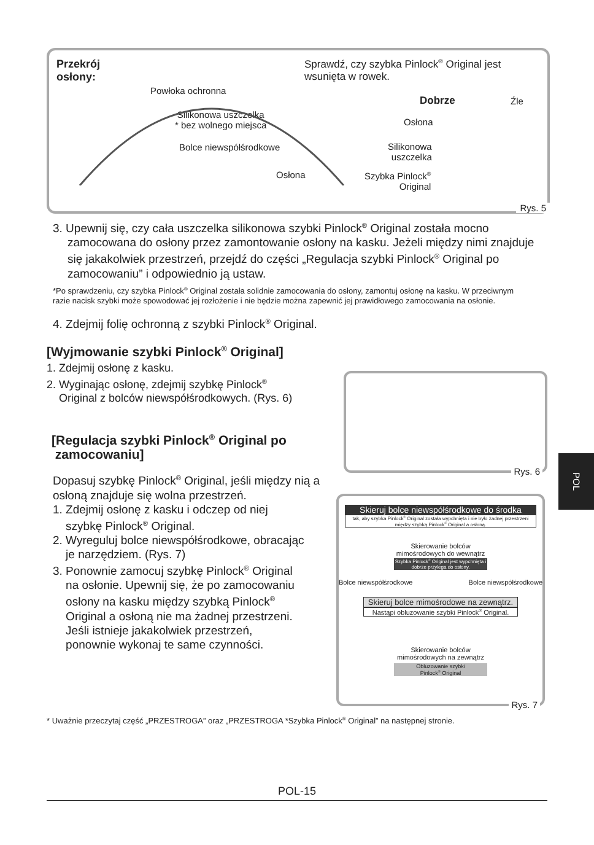Przekrój
osłony:
Powłoka ochronna
Silikonowa uszczelka
* bez wolnego miejsca
Bolce niewspółśrodkowe
Osłona
Sprawdź, czy szybka Pinlock<sup>®</sup> Original jest
wsunięta w rowek.
Dobrze Źle
Osłona
Silikonowa
uszczelka
Szybka Pinlock<sup>®</sup>
Original
Rys. 5
3. Upewnij się, czy cała uszczelka silikonowa szybki Pinlock<sup>®</sup> Original została mocno zamocowana do osłony przez zamontowanie osłony na kasku. Jeżeli między nimi znajduje się jakakolwiek przestrzeń, przejdź do części „Regulacja szybki Pinlock<sup>®</sup> Original po zamocowaniu” i odpowiednio ją ustaw.
*Po sprawdzeniu, czy szybka Pinlock<sup>®</sup> Original została solidnie zamocowania do osłony, zamontuj osłonę na kasku. W przeciwnym razie nacisk szybki może spowodować jej rozłożenie i nie będzie można zapewnić jej prawidłowego zamocowania na osłonie.
4. Zdejmij folię ochronną z szybki Pinlock<sup>®</sup> Original.
[Wyjmowanie szybki Pinlock<sup>®</sup> Original]
1. Zdejmij osłonę z kasku.
2. Wyginając osłonę, zdejmij szybkę Pinlock<sup>®</sup>
Original z bolców niewspółśrodkowych. (Rys. 6)
[Regulacja szybki Pinlock<sup>®</sup> Original po
zamocowaniu]
Dopasuj szybkę Pinlock<sup>®</sup> Original, jeśli między nią a osłoną znajduje się wolna przestrzeń.
1. Zdejmij osłonę z kasku i odczep od niej
szybkę Pinlock<sup>®</sup> Original.
2. Wyreguluj bolce niewspółśrodkowe, obracając
je narzędziem. (Rys. 7)
3. Ponownie zamocuj szybkę Pinlock<sup>®</sup> Original
na osłonie. Upewnij się, że po zamocowaniu
osłony na kasku między szybką Pinlock<sup>®</sup>
Original a osłoną nie ma żadnej przestrzeni.
Jeśli istnieje jakakolwiek przestrzeń,
ponownie wykonaj te same czynności.
Rys. 6
Skieruj bolce niewspółśrodkowe do środka
tak, aby szybka Pinlock<sup>®</sup> Original została wypchnięta i nie było żadnej przestrzeni między szybką Pinlock<sup>®</sup> Original a osłoną.
Skierowanie bolców
mimośrodowych do wewnątrz
Szybka Pinlock<sup>®</sup> Original jest wypchnięta i dobrze przylega do osłony.
Bolce niewspółśrodkowe Bolce niewspółśrodkowe
Skieruj bolce mimośrodowe na zewnątrz.
Nastąpi obluzowanie szybki Pinlock<sup>®</sup> Original.
Skierowanie bolców
mimośrodowych na zewnątrz
Obluzowanie szybki
Pinlock<sup>®</sup> Original
Rys. 7
POL
* Uważnie przeczytaj część „PRZESTROGA” oraz „PRZESTROGA *Szybka Pinlock<sup>®</sup> Original” na następnej stronie.
POL-15